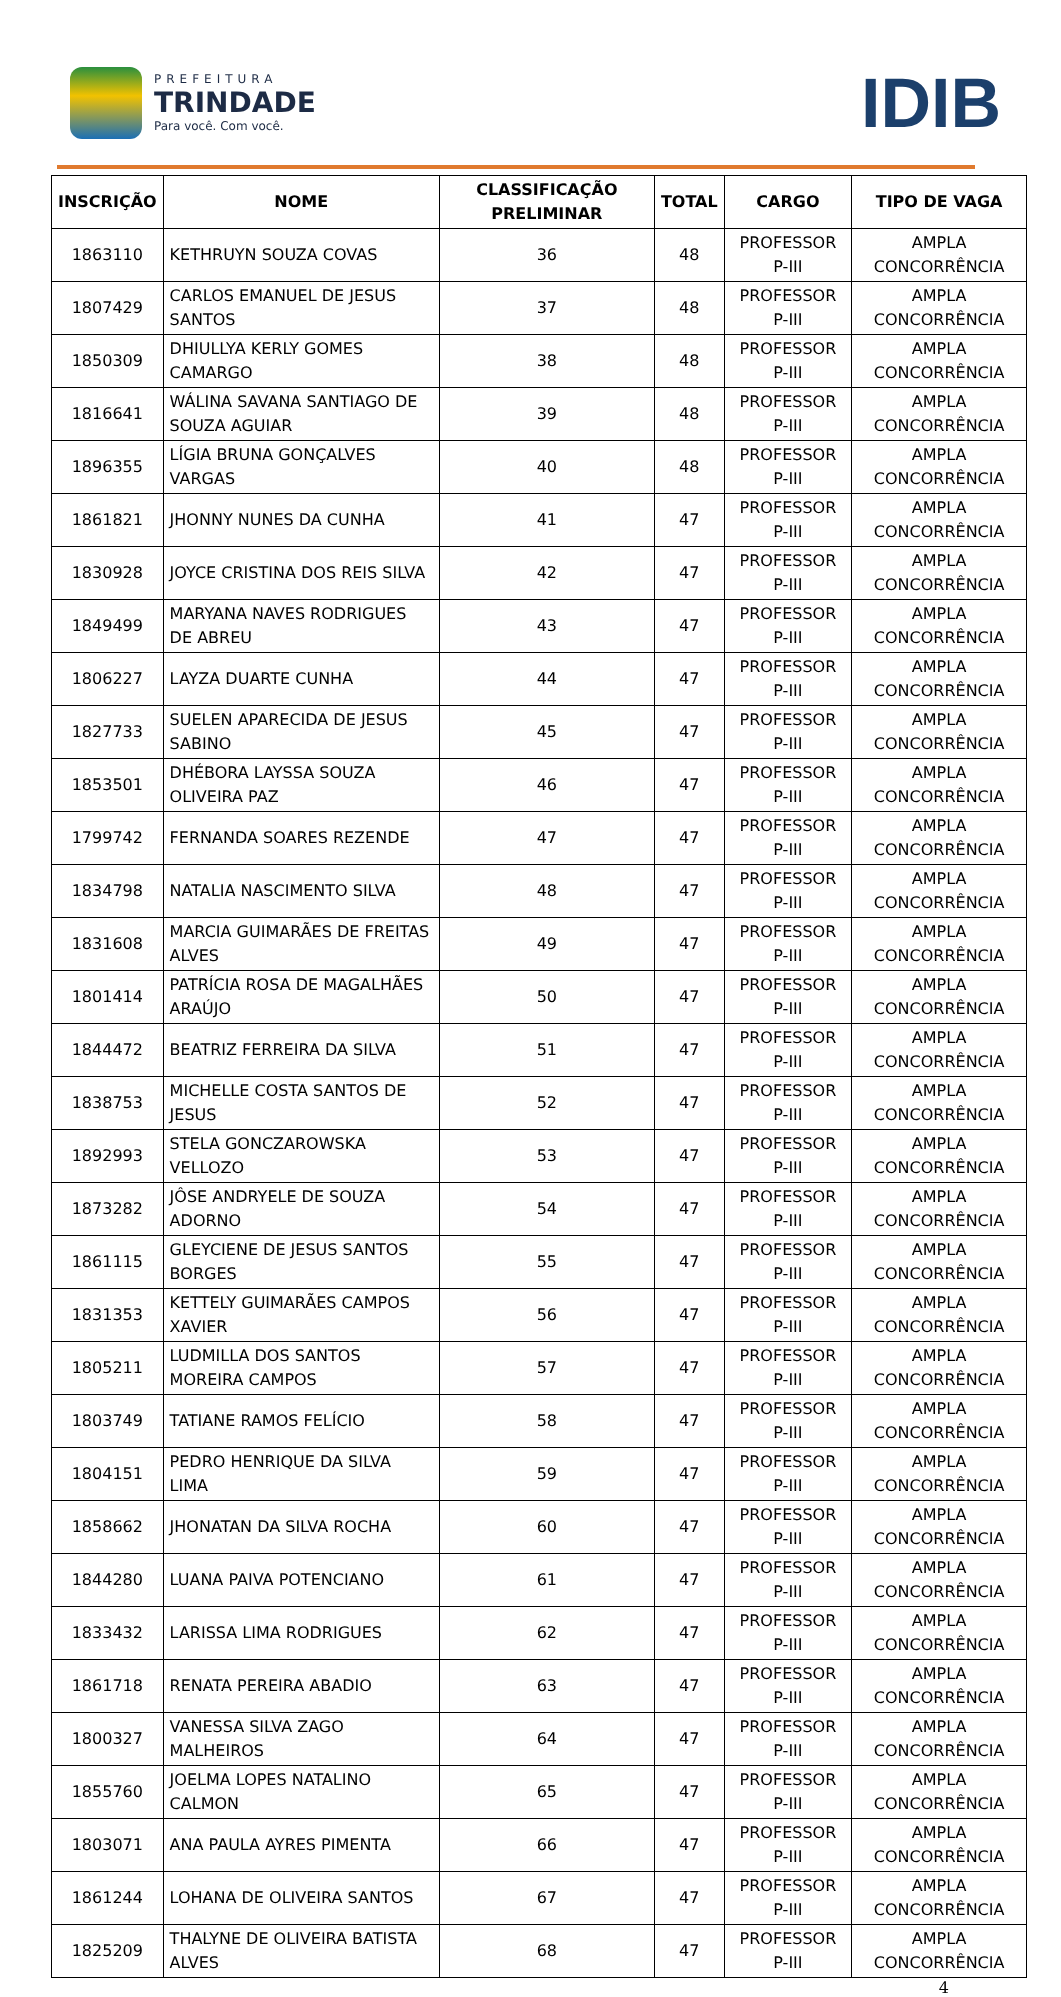PREFEITURA
TRINDADE
Para você. Com você.
IDIB
| INSCRIÇÃO | NOME | CLASSIFICAÇÃO PRELIMINAR | TOTAL | CARGO | TIPO DE VAGA |
| --- | --- | --- | --- | --- | --- |
| 1863110 | KETHRUYN SOUZA COVAS | 36 | 48 | PROFESSOR P-III | AMPLA CONCORRÊNCIA |
| 1807429 | CARLOS EMANUEL DE JESUS SANTOS | 37 | 48 | PROFESSOR P-III | AMPLA CONCORRÊNCIA |
| 1850309 | DHIULLYA KERLY GOMES CAMARGO | 38 | 48 | PROFESSOR P-III | AMPLA CONCORRÊNCIA |
| 1816641 | WÁLINA SAVANA SANTIAGO DE SOUZA AGUIAR | 39 | 48 | PROFESSOR P-III | AMPLA CONCORRÊNCIA |
| 1896355 | LÍGIA BRUNA GONÇALVES VARGAS | 40 | 48 | PROFESSOR P-III | AMPLA CONCORRÊNCIA |
| 1861821 | JHONNY NUNES DA CUNHA | 41 | 47 | PROFESSOR P-III | AMPLA CONCORRÊNCIA |
| 1830928 | JOYCE CRISTINA DOS REIS SILVA | 42 | 47 | PROFESSOR P-III | AMPLA CONCORRÊNCIA |
| 1849499 | MARYANA NAVES RODRIGUES DE ABREU | 43 | 47 | PROFESSOR P-III | AMPLA CONCORRÊNCIA |
| 1806227 | LAYZA DUARTE CUNHA | 44 | 47 | PROFESSOR P-III | AMPLA CONCORRÊNCIA |
| 1827733 | SUELEN APARECIDA DE JESUS SABINO | 45 | 47 | PROFESSOR P-III | AMPLA CONCORRÊNCIA |
| 1853501 | DHÉBORA LAYSSA SOUZA OLIVEIRA PAZ | 46 | 47 | PROFESSOR P-III | AMPLA CONCORRÊNCIA |
| 1799742 | FERNANDA SOARES REZENDE | 47 | 47 | PROFESSOR P-III | AMPLA CONCORRÊNCIA |
| 1834798 | NATALIA NASCIMENTO SILVA | 48 | 47 | PROFESSOR P-III | AMPLA CONCORRÊNCIA |
| 1831608 | MARCIA GUIMARÃES DE FREITAS ALVES | 49 | 47 | PROFESSOR P-III | AMPLA CONCORRÊNCIA |
| 1801414 | PATRÍCIA ROSA DE MAGALHÃES ARAÚJO | 50 | 47 | PROFESSOR P-III | AMPLA CONCORRÊNCIA |
| 1844472 | BEATRIZ FERREIRA DA SILVA | 51 | 47 | PROFESSOR P-III | AMPLA CONCORRÊNCIA |
| 1838753 | MICHELLE COSTA SANTOS DE JESUS | 52 | 47 | PROFESSOR P-III | AMPLA CONCORRÊNCIA |
| 1892993 | STELA GONCZAROWSKA VELLOZO | 53 | 47 | PROFESSOR P-III | AMPLA CONCORRÊNCIA |
| 1873282 | JÔSE ANDRYELE DE SOUZA ADORNO | 54 | 47 | PROFESSOR P-III | AMPLA CONCORRÊNCIA |
| 1861115 | GLEYCIENE DE JESUS SANTOS BORGES | 55 | 47 | PROFESSOR P-III | AMPLA CONCORRÊNCIA |
| 1831353 | KETTELY GUIMARÃES CAMPOS XAVIER | 56 | 47 | PROFESSOR P-III | AMPLA CONCORRÊNCIA |
| 1805211 | LUDMILLA DOS SANTOS MOREIRA CAMPOS | 57 | 47 | PROFESSOR P-III | AMPLA CONCORRÊNCIA |
| 1803749 | TATIANE RAMOS FELÍCIO | 58 | 47 | PROFESSOR P-III | AMPLA CONCORRÊNCIA |
| 1804151 | PEDRO HENRIQUE DA SILVA LIMA | 59 | 47 | PROFESSOR P-III | AMPLA CONCORRÊNCIA |
| 1858662 | JHONATAN DA SILVA ROCHA | 60 | 47 | PROFESSOR P-III | AMPLA CONCORRÊNCIA |
| 1844280 | LUANA PAIVA POTENCIANO | 61 | 47 | PROFESSOR P-III | AMPLA CONCORRÊNCIA |
| 1833432 | LARISSA LIMA RODRIGUES | 62 | 47 | PROFESSOR P-III | AMPLA CONCORRÊNCIA |
| 1861718 | RENATA PEREIRA ABADIO | 63 | 47 | PROFESSOR P-III | AMPLA CONCORRÊNCIA |
| 1800327 | VANESSA SILVA ZAGO MALHEIROS | 64 | 47 | PROFESSOR P-III | AMPLA CONCORRÊNCIA |
| 1855760 | JOELMA LOPES NATALINO CALMON | 65 | 47 | PROFESSOR P-III | AMPLA CONCORRÊNCIA |
| 1803071 | ANA PAULA AYRES PIMENTA | 66 | 47 | PROFESSOR P-III | AMPLA CONCORRÊNCIA |
| 1861244 | LOHANA DE OLIVEIRA SANTOS | 67 | 47 | PROFESSOR P-III | AMPLA CONCORRÊNCIA |
| 1825209 | THALYNE DE OLIVEIRA BATISTA ALVES | 68 | 47 | PROFESSOR P-III | AMPLA CONCORRÊNCIA |
4